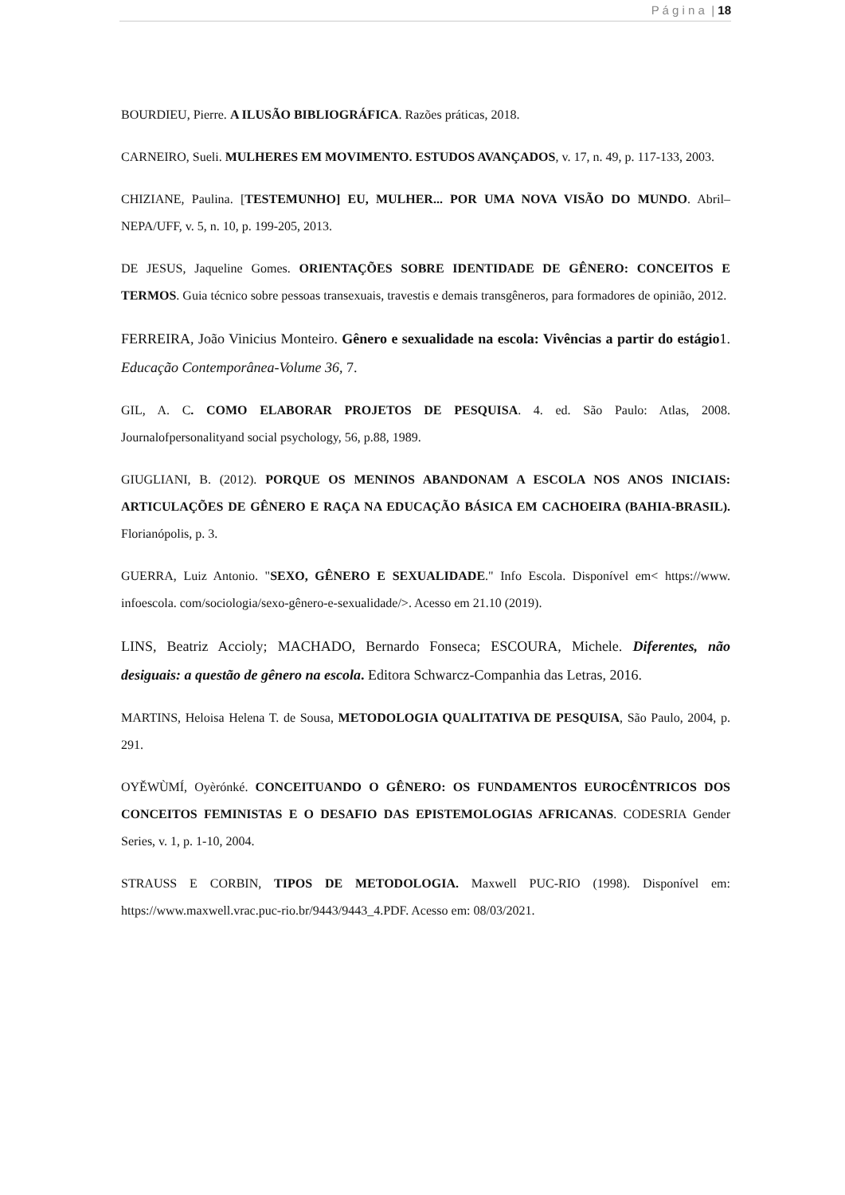P á g i n a | 18
BOURDIEU, Pierre. A ILUSÃO BIBLIOGRÁFICA. Razões práticas, 2018.
CARNEIRO, Sueli. MULHERES EM MOVIMENTO. ESTUDOS AVANÇADOS, v. 17, n. 49, p. 117-133, 2003.
CHIZIANE, Paulina. [TESTEMUNHO] EU, MULHER... POR UMA NOVA VISÃO DO MUNDO. Abril–NEPA/UFF, v. 5, n. 10, p. 199-205, 2013.
DE JESUS, Jaqueline Gomes. ORIENTAÇÕES SOBRE IDENTIDADE DE GÊNERO: CONCEITOS E TERMOS. Guia técnico sobre pessoas transexuais, travestis e demais transgêneros, para formadores de opinião, 2012.
FERREIRA, João Vinicius Monteiro. Gênero e sexualidade na escola: Vivências a partir do estágio1. Educação Contemporânea-Volume 36, 7.
GIL, A. C. COMO ELABORAR PROJETOS DE PESQUISA. 4. ed. São Paulo: Atlas, 2008. Journalofpersonalityand social psychology, 56, p.88, 1989.
GIUGLIANI, B. (2012). PORQUE OS MENINOS ABANDONAM A ESCOLA NOS ANOS INICIAIS: ARTICULAÇÕES DE GÊNERO E RAÇA NA EDUCAÇÃO BÁSICA EM CACHOEIRA (BAHIA-BRASIL). Florianópolis, p. 3.
GUERRA, Luiz Antonio. "SEXO, GÊNERO E SEXUALIDADE." Info Escola. Disponível em< https://www. infoescola. com/sociologia/sexo-gênero-e-sexualidade/>. Acesso em 21.10 (2019).
LINS, Beatriz Accioly; MACHADO, Bernardo Fonseca; ESCOURA, Michele. Diferentes, não desiguais: a questão de gênero na escola. Editora Schwarcz-Companhia das Letras, 2016.
MARTINS, Heloisa Helena T. de Sousa, METODOLOGIA QUALITATIVA DE PESQUISA, São Paulo, 2004, p. 291.
OYĚWÙMÍ, Oyèrónké. CONCEITUANDO O GÊNERO: OS FUNDAMENTOS EUROCÊNTRICOS DOS CONCEITOS FEMINISTAS E O DESAFIO DAS EPISTEMOLOGIAS AFRICANAS. CODESRIA Gender Series, v. 1, p. 1-10, 2004.
STRAUSS E CORBIN, TIPOS DE METODOLOGIA. Maxwell PUC-RIO (1998). Disponível em: https://www.maxwell.vrac.puc-rio.br/9443/9443_4.PDF. Acesso em: 08/03/2021.